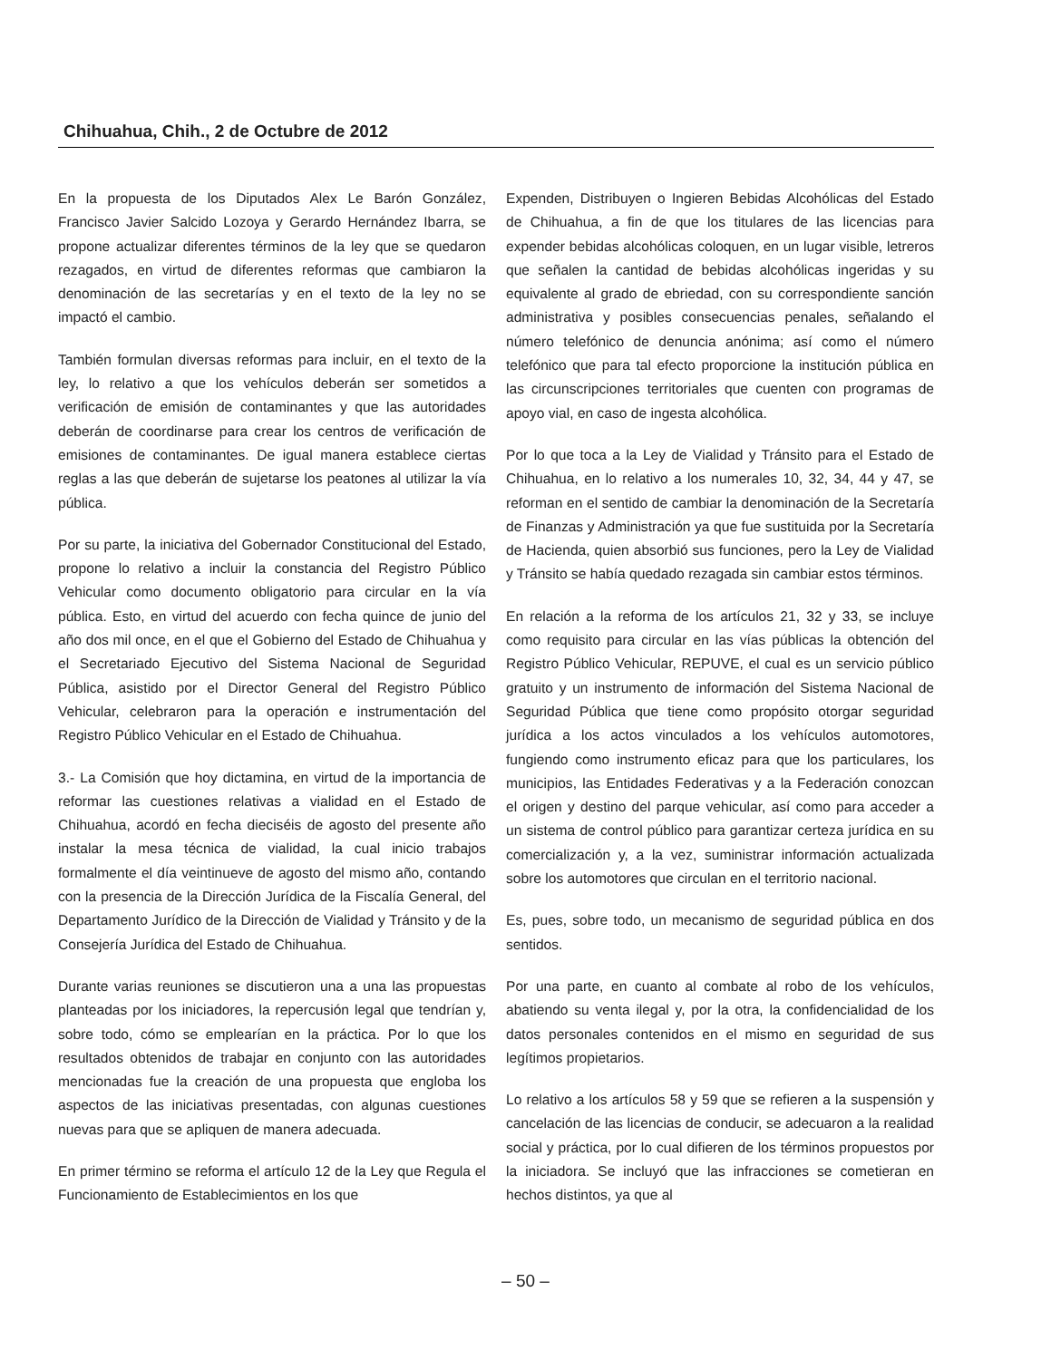Chihuahua, Chih., 2 de Octubre de 2012
En la propuesta de los Diputados Alex Le Barón González, Francisco Javier Salcido Lozoya y Gerardo Hernández Ibarra, se propone actualizar diferentes términos de la ley que se quedaron rezagados, en virtud de diferentes reformas que cambiaron la denominación de las secretarías y en el texto de la ley no se impactó el cambio.
También formulan diversas reformas para incluir, en el texto de la ley, lo relativo a que los vehículos deberán ser sometidos a verificación de emisión de contaminantes y que las autoridades deberán de coordinarse para crear los centros de verificación de emisiones de contaminantes. De igual manera establece ciertas reglas a las que deberán de sujetarse los peatones al utilizar la vía pública.
Por su parte, la iniciativa del Gobernador Constitucional del Estado, propone lo relativo a incluir la constancia del Registro Público Vehicular como documento obligatorio para circular en la vía pública. Esto, en virtud del acuerdo con fecha quince de junio del año dos mil once, en el que el Gobierno del Estado de Chihuahua y el Secretariado Ejecutivo del Sistema Nacional de Seguridad Pública, asistido por el Director General del Registro Público Vehicular, celebraron para la operación e instrumentación del Registro Público Vehicular en el Estado de Chihuahua.
3.- La Comisión que hoy dictamina, en virtud de la importancia de reformar las cuestiones relativas a vialidad en el Estado de Chihuahua, acordó en fecha dieciséis de agosto del presente año instalar la mesa técnica de vialidad, la cual inicio trabajos formalmente el día veintinueve de agosto del mismo año, contando con la presencia de la Dirección Jurídica de la Fiscalía General, del Departamento Jurídico de la Dirección de Vialidad y Tránsito y de la Consejería Jurídica del Estado de Chihuahua.
Durante varias reuniones se discutieron una a una las propuestas planteadas por los iniciadores, la repercusión legal que tendrían y, sobre todo, cómo se emplearían en la práctica. Por lo que los resultados obtenidos de trabajar en conjunto con las autoridades mencionadas fue la creación de una propuesta que engloba los aspectos de las iniciativas presentadas, con algunas cuestiones nuevas para que se apliquen de manera adecuada.
En primer término se reforma el artículo 12 de la Ley que Regula el Funcionamiento de Establecimientos en los que
Expenden, Distribuyen o Ingieren Bebidas Alcohólicas del Estado de Chihuahua, a fin de que los titulares de las licencias para expender bebidas alcohólicas coloquen, en un lugar visible, letreros que señalen la cantidad de bebidas alcohólicas ingeridas y su equivalente al grado de ebriedad, con su correspondiente sanción administrativa y posibles consecuencias penales, señalando el número telefónico de denuncia anónima; así como el número telefónico que para tal efecto proporcione la institución pública en las circunscripciones territoriales que cuenten con programas de apoyo vial, en caso de ingesta alcohólica.
Por lo que toca a la Ley de Vialidad y Tránsito para el Estado de Chihuahua, en lo relativo a los numerales 10, 32, 34, 44 y 47, se reforman en el sentido de cambiar la denominación de la Secretaría de Finanzas y Administración ya que fue sustituida por la Secretaría de Hacienda, quien absorbió sus funciones, pero la Ley de Vialidad y Tránsito se había quedado rezagada sin cambiar estos términos.
En relación a la reforma de los artículos 21, 32 y 33, se incluye como requisito para circular en las vías públicas la obtención del Registro Público Vehicular, REPUVE, el cual es un servicio público gratuito y un instrumento de información del Sistema Nacional de Seguridad Pública que tiene como propósito otorgar seguridad jurídica a los actos vinculados a los vehículos automotores, fungiendo como instrumento eficaz para que los particulares, los municipios, las Entidades Federativas y a la Federación conozcan el origen y destino del parque vehicular, así como para acceder a un sistema de control público para garantizar certeza jurídica en su comercialización y, a la vez, suministrar información actualizada sobre los automotores que circulan en el territorio nacional.
Es, pues, sobre todo, un mecanismo de seguridad pública en dos sentidos.
Por una parte, en cuanto al combate al robo de los vehículos, abatiendo su venta ilegal y, por la otra, la confidencialidad de los datos personales contenidos en el mismo en seguridad de sus legítimos propietarios.
Lo relativo a los artículos 58 y 59 que se refieren a la suspensión y cancelación de las licencias de conducir, se adecuaron a la realidad social y práctica, por lo cual difieren de los términos propuestos por la iniciadora. Se incluyó que las infracciones se cometieran en hechos distintos, ya que al
– 50 –